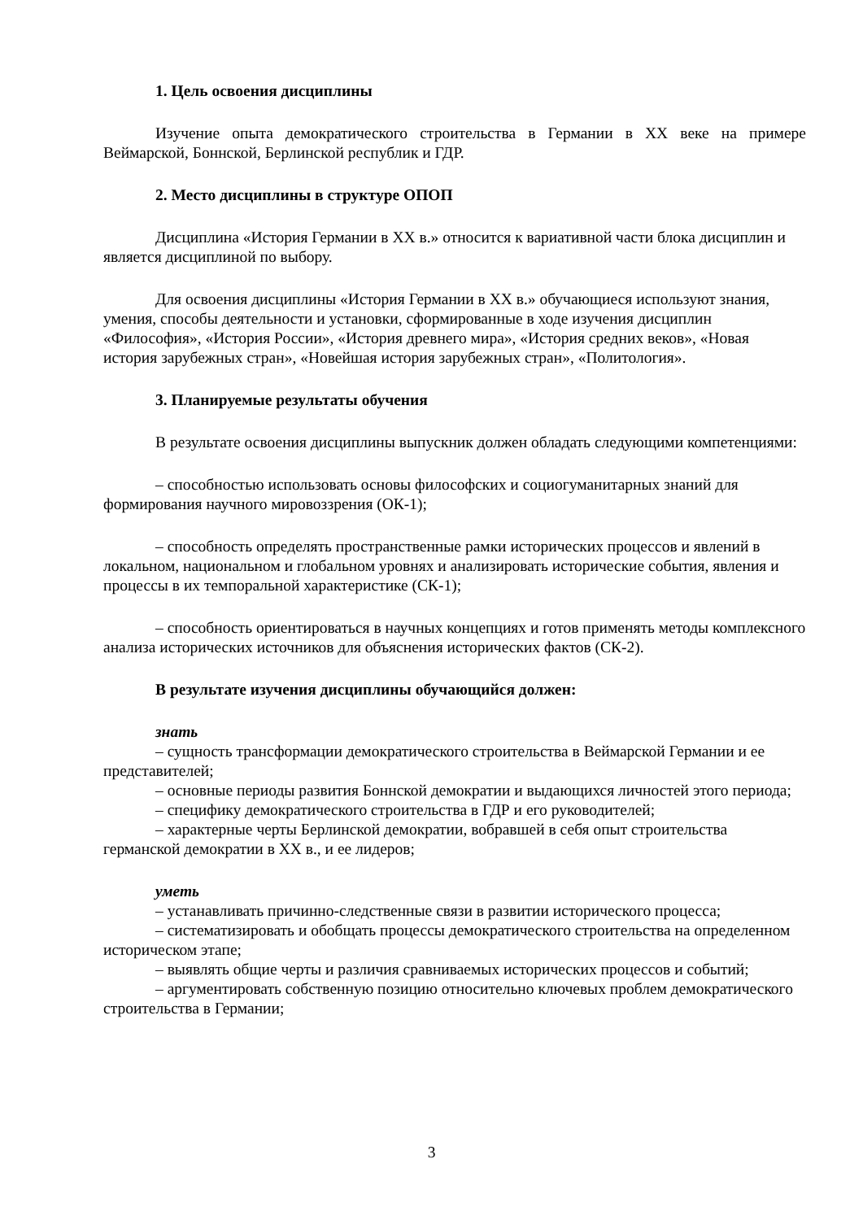1. Цель освоения дисциплины
Изучение опыта демократического строительства в Германии в XX веке на примере Веймарской, Боннской, Берлинской республик и ГДР.
2. Место дисциплины в структуре ОПОП
Дисциплина «История Германии в XX в.» относится к вариативной части блока дисциплин и является дисциплиной по выбору.
Для освоения дисциплины «История Германии в XX в.» обучающиеся используют знания, умения, способы деятельности и установки, сформированные в ходе изучения дисциплин «Философия», «История России», «История древнего мира», «История средних веков», «Новая история зарубежных стран», «Новейшая история зарубежных стран», «Политология».
3. Планируемые результаты обучения
В результате освоения дисциплины выпускник должен обладать следующими компетенциями:
– способностью использовать основы философских и социогуманитарных знаний для формирования научного мировоззрения (ОК-1);
– способность определять пространственные рамки исторических процессов и явлений в локальном, национальном и глобальном уровнях и анализировать исторические события, явления и процессы в их темпоральной характеристике (СК-1);
– способность ориентироваться в научных концепциях и готов применять методы комплексного анализа исторических источников для объяснения исторических фактов (СК-2).
В результате изучения дисциплины обучающийся должен:
знать
– сущность трансформации демократического строительства в Веймарской Германии и ее представителей;
– основные периоды развития Боннской демократии и выдающихся личностей этого периода;
– специфику демократического строительства в ГДР и его руководителей;
– характерные черты Берлинской демократии, вобравшей в себя опыт строительства германской демократии в XX в., и ее лидеров;
уметь
– устанавливать причинно-следственные связи в развитии исторического процесса;
– систематизировать и обобщать процессы демократического строительства на определенном историческом этапе;
– выявлять общие черты и различия сравниваемых исторических процессов и событий;
– аргументировать собственную позицию относительно ключевых проблем демократического строительства в Германии;
3